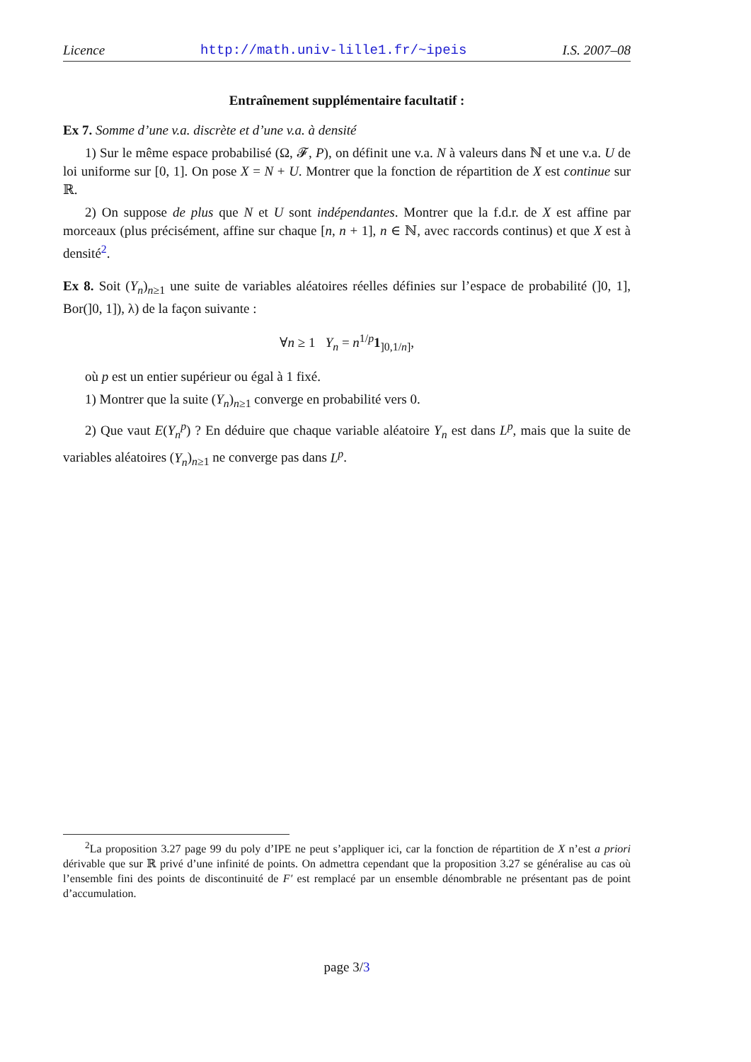Licence http://math.univ-lille1.fr/~ipeis I.S. 2007–08
Entraînement supplémentaire facultatif :
Ex 7. Somme d’une v.a. discrète et d’une v.a. à densité
1) Sur le même espace probabilisé (Ω, 𝓕, P), on définit une v.a. N à valeurs dans ℕ et une v.a. U de loi uniforme sur [0, 1]. On pose X = N + U. Montrer que la fonction de répartition de X est continue sur ℝ.
2) On suppose de plus que N et U sont indépendantes. Montrer que la f.d.r. de X est affine par morceaux (plus précisément, affine sur chaque [n, n + 1], n ∈ ℕ, avec raccords continus) et que X est à densité<sup>2</sup>.
Ex 8. Soit (Y<sub>n</sub>)<sub>n≥1</sub> une suite de variables aléatoires réelles définies sur l’espace de probabilité (]0, 1], Bor(]0, 1]), λ) de la façon suivante :
∀n ≥ 1 Y<sub>n</sub> = n<sup>1/p</sup>1<sub>]0,1/n]</sub>,
où p est un entier supérieur ou égal à 1 fixé.
1) Montrer que la suite (Y<sub>n</sub>)<sub>n≥1</sub> converge en probabilité vers 0.
2) Que vaut E(Y<sub>n</sub><sup>p</sup>) ? En déduire que chaque variable aléatoire Y<sub>n</sub> est dans L<sup>p</sup>, mais que la suite de variables aléatoires (Y<sub>n</sub>)<sub>n≥1</sub> ne converge pas dans L<sup>p</sup>.
<sup>2</sup> La proposition 3.27 page 99 du poly d’IPE ne peut s’appliquer ici, car la fonction de répartition de X n’est a priori dérivable que sur ℝ privé d’une infinité de points. On admettra cependant que la proposition 3.27 se généralise au cas où l’ensemble fini des points de discontinuité de F′ est remplacé par un ensemble dénombrable ne présentant pas de point d’accumulation.
page 3/3